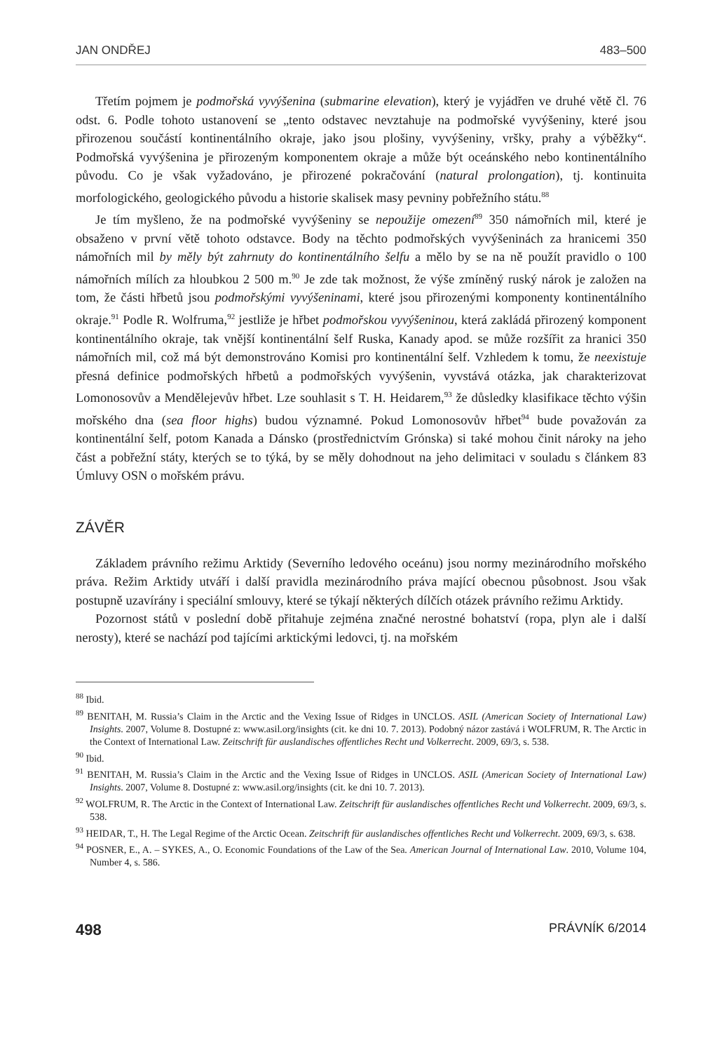JAN ONDŘEJ 483–500
Třetím pojmem je podmořská vyvýšenina (submarine elevation), který je vyjádřen ve druhé větě čl. 76 odst. 6. Podle tohoto ustanovení se „tento odstavec nevztahuje na podmořské vyvýšeniny, které jsou přirozenou součástí kontinentálního okraje, jako jsou plošiny, vyvýšeniny, vršky, prahy a výběžky“. Podmořská vyvýšenina je přirozeným komponentem okraje a může být oceánského nebo kontinentálního původu. Co je však vyžadováno, je přirozené pokračování (natural prolongation), tj. kontinuita morfologického, geologického původu a historie skalisek masy pevniny pobřežního státu.<sup>88</sup>
Je tím myšleno, že na podmořské vyvýšeniny se nepoužije omezení<sup>89</sup> 350 námořních mil, které je obsaženo v první větě tohoto odstavce. Body na těchto podmořských vyvýšeninách za hranicemi 350 námořních mil by měly být zahrnuty do kontinentálního šelfu a mělo by se na ně použít pravidlo o 100 námořních mílích za hloubkou 2 500 m.<sup>90</sup> Je zde tak možnost, že výše zmíněný ruský nárok je založen na tom, že části hřbetů jsou podmořskými vyvýšeninami, které jsou přirozenými komponenty kontinentálního okraje.<sup>91</sup> Podle R. Wolfruma,<sup>92</sup> jestliže je hřbet podmořskou vyvýšeninou, která zakládá přirozený komponent kontinentálního okraje, tak vnější kontinentální šelf Ruska, Kanady apod. se může rozšířit za hranici 350 námořních mil, což má být demonstrováno Komisi pro kontinentální šelf. Vzhledem k tomu, že neexistuje přesná definice podmořských hřbetů a podmořských vyvýšenin, vyvstává otázka, jak charakterizovat Lomonosovův a Mendělejevův hřbet. Lze souhlasit s T. H. Heidarem,<sup>93</sup> že důsledky klasifikace těchto výšin mořského dna (sea floor highs) budou významné. Pokud Lomonosovův hřbet<sup>94</sup> bude považován za kontinentální šelf, potom Kanada a Dánsko (prostřednictvím Grónska) si také mohou činit nároky na jeho část a pobřežní státy, kterých se to týká, by se měly dohodnout na jeho delimitaci v souladu s článkem 83 Úmluvy OSN o mořském právu.
ZÁVĚR
Základem právního režimu Arktidy (Severního ledového oceánu) jsou normy mezinárodního mořského práva. Režim Arktidy utváří i další pravidla mezinárodního práva mající obecnou působnost. Jsou však postupně uzavírány i speciální smlouvy, které se týkají některých dílčích otázek právního režimu Arktidy.
Pozornost států v poslední době přitahuje zejména značné nerostné bohatství (ropa, plyn ale i další nerosty), které se nachází pod tajícími arktickými ledovci, tj. na mořském
<sup>88</sup> Ibid.
<sup>89</sup> BENITAH, M. Russia’s Claim in the Arctic and the Vexing Issue of Ridges in UNCLOS. ASIL (American Society of International Law) Insights. 2007, Volume 8. Dostupné z: www.asil.org/insights (cit. ke dni 10. 7. 2013). Podobný názor zastává i WOLFRUM, R. The Arctic in the Context of International Law. Zeitschrift für auslandisches offentliches Recht und Volkerrecht. 2009, 69/3, s. 538.
<sup>90</sup> Ibid.
<sup>91</sup> BENITAH, M. Russia’s Claim in the Arctic and the Vexing Issue of Ridges in UNCLOS. ASIL (American Society of International Law) Insights. 2007, Volume 8. Dostupné z: www.asil.org/insights (cit. ke dni 10. 7. 2013).
<sup>92</sup> WOLFRUM, R. The Arctic in the Context of International Law. Zeitschrift für auslandisches offentliches Recht und Volkerrecht. 2009, 69/3, s. 538.
<sup>93</sup> HEIDAR, T., H. The Legal Regime of the Arctic Ocean. Zeitschrift für auslandisches offentliches Recht und Volkerrecht. 2009, 69/3, s. 638.
<sup>94</sup> POSNER, E., A. – SYKES, A., O. Economic Foundations of the Law of the Sea. American Journal of International Law. 2010, Volume 104, Number 4, s. 586.
498 PRÁVNÍK 6/2014